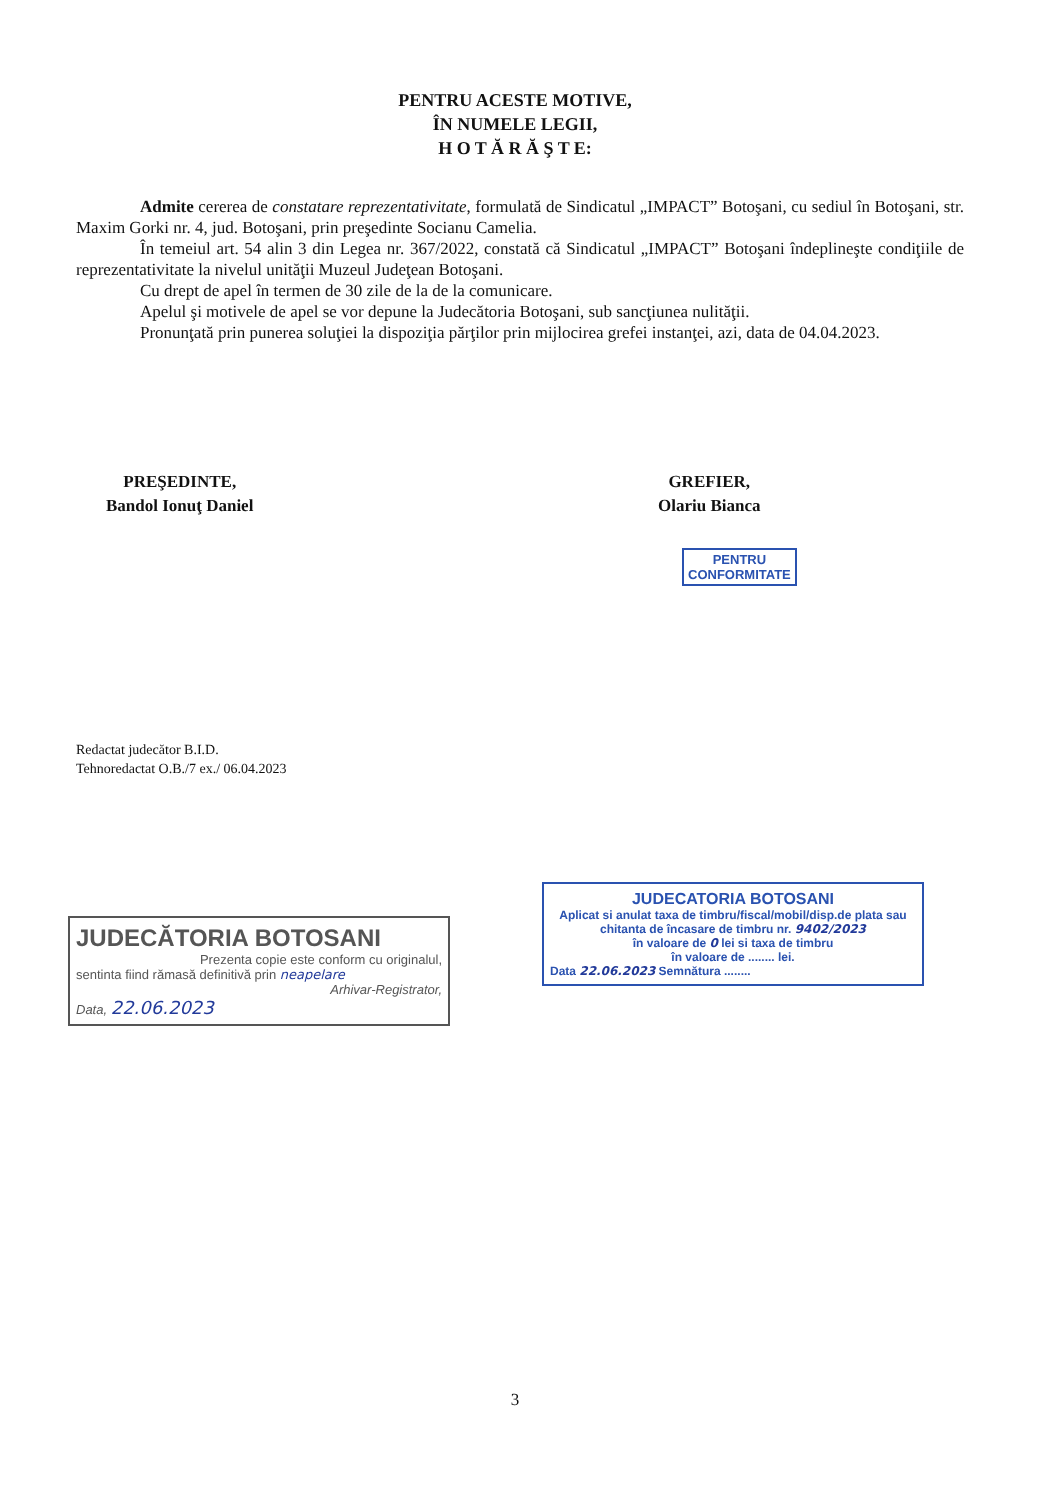PENTRU ACESTE MOTIVE,
ÎN NUMELE LEGII,
H O T Ă R Ă Ş T E:
Admite cererea de constatare reprezentativitate, formulată de Sindicatul „IMPACT” Botoşani, cu sediul în Botoşani, str. Maxim Gorki nr. 4, jud. Botoşani, prin preşedinte Socianu Camelia.
În temeiul art. 54 alin 3 din Legea nr. 367/2022, constată că Sindicatul „IMPACT” Botoşani îndeplineşte condiţiile de reprezentativitate la nivelul unităţii Muzeul Judeţean Botoşani.
Cu drept de apel în termen de 30 zile de la de la comunicare.
Apelul şi motivele de apel se vor depune la Judecătoria Botoşani, sub sancţiunea nulităţii.
Pronunţată prin punerea soluţiei la dispoziţia părţilor prin mijlocirea grefei instanţei, azi, data de 04.04.2023.
PREŞEDINTE,
Bandol Ionuţ Daniel
GREFIER,
Olariu Bianca
PENTRU
CONFORMITATE
Redactat judecător B.I.D.
Tehnoredactat O.B./7 ex./ 06.04.2023
JUDECĂTORIA BOTOSANI
Prezenta copie este conform cu originalul,
sentinta fiind rămasă definitivă prin neapelare
Arhivar-Registrator,
Data, 22.06.2023
JUDECATORIA BOTOSANI
Aplicat si anulat taxa de timbru/fiscal/mobil/disp.de plata sau chitanta de încasare de timbru nr. 9402/2023
în valoare de 0 lei si taxa de timbru
în valoare de ........ lei.
Data 22.06.2023 Semnătura ........
3